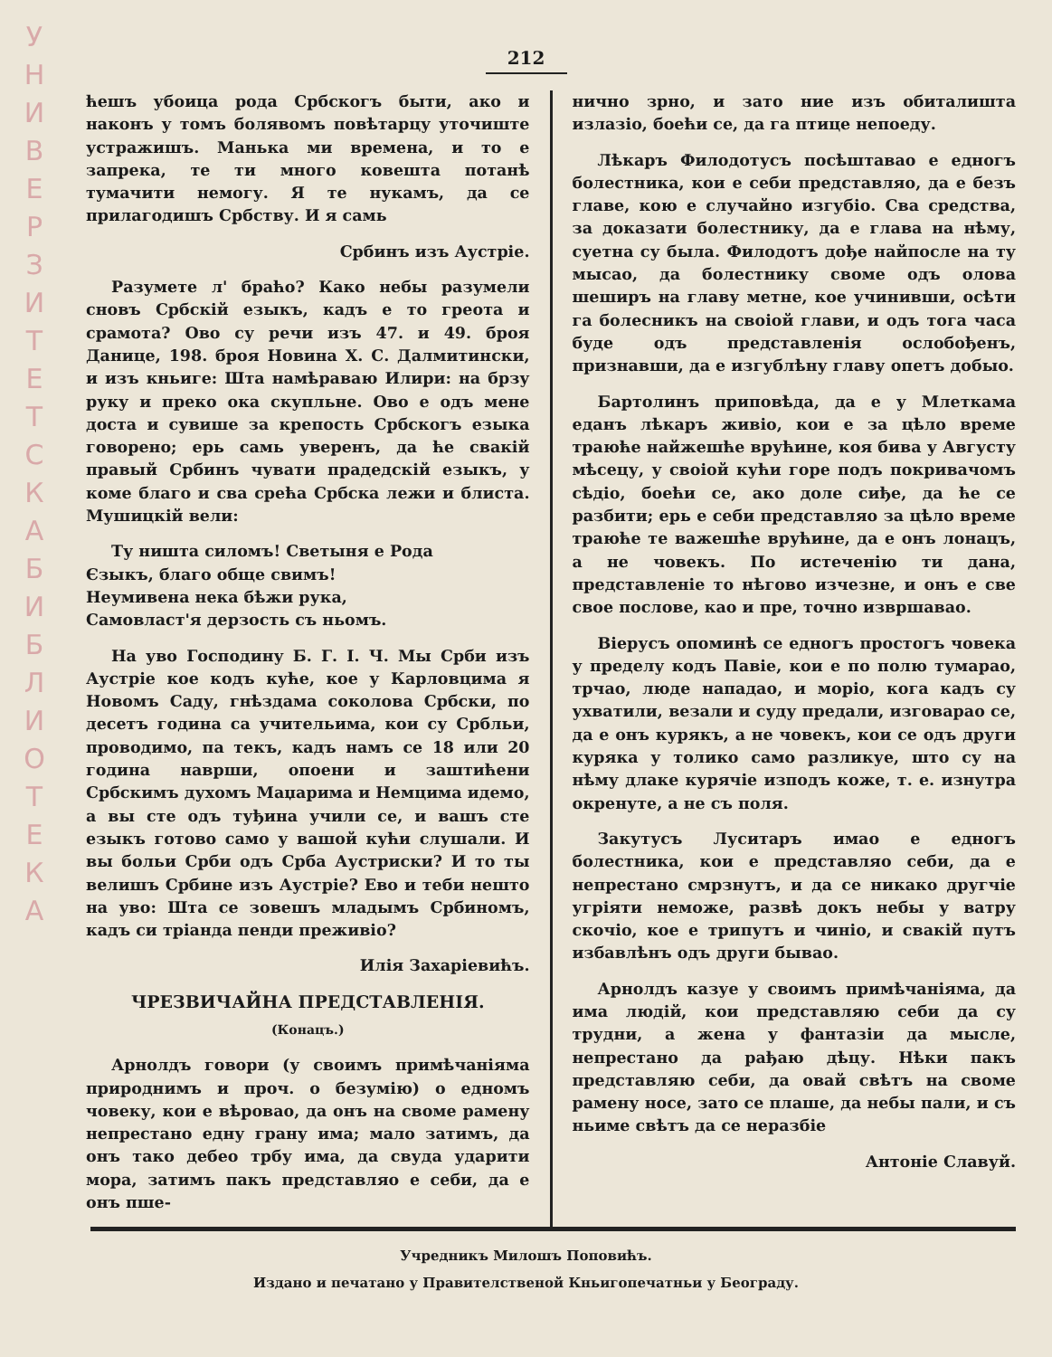У Н И В Е Р З И Т Е Т С К А Б И Б Л И О Т Е К А
212
ћешъ убоица рода Србскогъ быти, ако и наконъ у томъ болявомъ повѣтарцу уточиште устражишъ. Манька ми времена, и то е запрека, те ти много ковешта потанѣ тумачити немогу. Я те нукамъ, да се прилагодишъ Србству. И я самь
Србинъ изъ Аустріе.
Разумете л' браћо? Како небы разумели сновъ Србскій езыкъ, кадъ е то греота и срамота? Ово су речи изъ 47. и 49. броя Данице, 198. броя Новина Х. С. Далмитински, и изъ кньиге: Шта намѣраваю Илири: на брзу руку и преко ока скупльне. Ово е одъ мене доста и сувише за крепость Србскогъ езыка говорено; ерь самь уверенъ, да ће свакій правый Србинъ чувати прадедскій езыкъ, у коме благо и сва срећа Србска лежи и блиста. Мушицкій вели:
Ту ништа силомъ! Светыня е Рода
Єзыкъ, благо обще свимъ!
Неумивена нека бѣжи рука,
Самовласт'я дерзость съ ньомъ.
На уво Господину Б. Г. І. Ч. Мы Срби изъ Аустріе кое кодъ куће, кое у Карловцима я Новомъ Саду, гнѣздама соколова Србски, по десетъ година са учительима, кои су Србльи, проводимо, па текъ, кадъ намъ се 18 или 20 година наврши, опоени и заштићени Србскимъ духомъ Маџарима и Немцима идемо, а вы сте одъ туђина учили се, и вашъ сте езыкъ готово само у вашой кући слушали. И вы больи Срби одъ Срба Аустриски? И то ты велишъ Србине изъ Аустріе? Ево и теби нешто на уво: Шта се зовешъ младымъ Србиномъ, кадъ си тріанда пенди преживіо?
Илія Захаріевићъ.
ЧРЕЗВИЧАЙНА ПРЕДСТАВЛЕНІЯ.
(Конацъ.)
Арнолдъ говори (у своимъ примѣчаніяма природнимъ и проч. о безумію) о едномъ човеку, кои е вѣровао, да онъ на своме рамену непрестано едну грану има; мало затимъ, да онъ тако дебео трбу има, да свуда ударити мора, затимъ пакъ представляо е себи, да е онъ пше-
нично зрно, и зато ние изъ обиталишта излазіо, боећи се, да га птице непоеду.
Лѣкаръ Филодотусъ посѣштавао е едногъ болестника, кои е себи представляо, да е безъ главе, кою е случайно изгубіо. Сва средства, за доказати болестнику, да е глава на нѣму, суетна су была. Филодотъ дође найпосле на ту мысао, да болестнику своме одъ олова шеширъ на главу метне, кое учинивши, осѣти га болесникъ на своіой глави, и одъ тога часа буде одъ представленія ослобођенъ, признавши, да е изгублѣну главу опетъ добыо.
Бартолинъ приповѣда, да е у Млеткама еданъ лѣкаръ живіо, кои е за цѣло време траюће найжешће врућине, коя бива у Августу мѣсецу, у своіой кући горе подъ покривачомъ сѣдіо, боећи се, ако доле сиђе, да ће се разбити; ерь е себи представляо за цѣло време траюће те важешће врућине, да е онъ лонацъ, а не човекъ. По истеченію ти дана, представленіе то нѣгово изчезне, и онъ е све свое послове, као и пре, точно извршавао.
Віерусъ опоминѣ се едногъ простогъ човека у пределу кодъ Павіе, кои е по полю тумарао, трчао, люде нападао, и моріо, кога кадъ су ухватили, везали и суду предали, изговарао се, да е онъ курякъ, а не човекъ, кои се одъ други куряка у толико само разликуе, што су на нѣму длаке курячіе изподъ коже, т. е. изнутра окренуте, а не съ поля.
Закутусъ Луситаръ имао е едногъ болестника, кои е представляо себи, да е непрестано смрзнутъ, и да се никако другчіе угріяти неможе, развѣ докъ небы у ватру скочіо, кое е трипутъ и чиніо, и свакій путъ избавлѣнъ одъ други бывао.
Арнолдъ казуе у своимъ примѣчаніяма, да има людій, кои представляю себи да су трудни, а жена у фантазіи да мысле, непрестано да рађаю дѣцу. Нѣки пакъ представляю себи, да овай свѣтъ на своме рамену носе, зато се плаше, да небы пали, и съ ньиме свѣтъ да се неразбіе
Антоніе Славуй.
Учредникъ Милошъ Поповићъ.
Издано и печатано у Правителственой Кньигопечатньи у Београду.